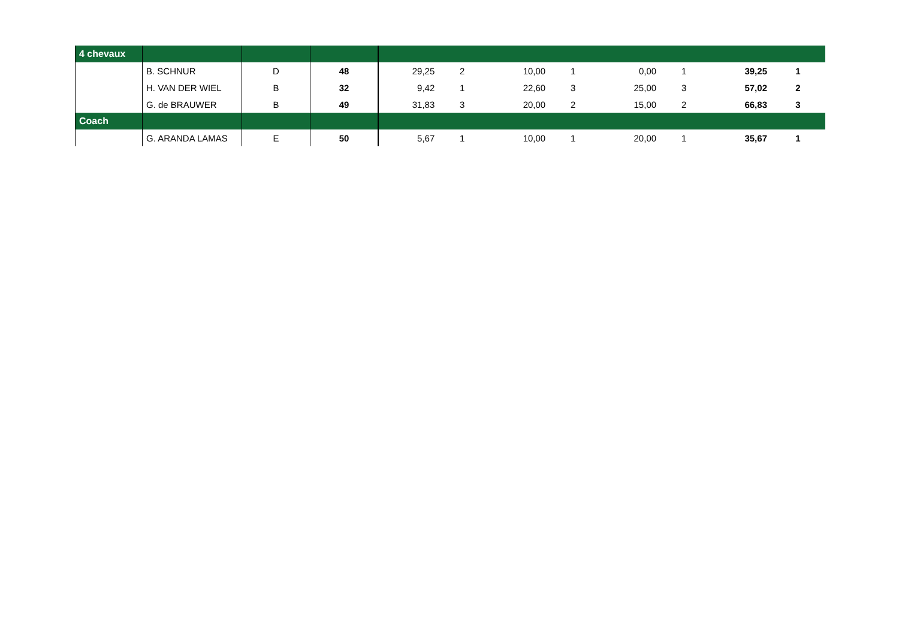| 4 chevaux | | | | | | | | | | | |
| | B. SCHNUR | D | 48 | 29,25 | 2 | 10,00 | 1 | 0,00 | 1 | 39,25 | 1 |
| | H. VAN DER WIEL | B | 32 | 9,42 | 1 | 22,60 | 3 | 25,00 | 3 | 57,02 | 2 |
| | G. de BRAUWER | B | 49 | 31,83 | 3 | 20,00 | 2 | 15,00 | 2 | 66,83 | 3 |
| Coach | | | | | | | | | | | |
| | G. ARANDA LAMAS | E | 50 | 5,67 | 1 | 10,00 | 1 | 20,00 | 1 | 35,67 | 1 |